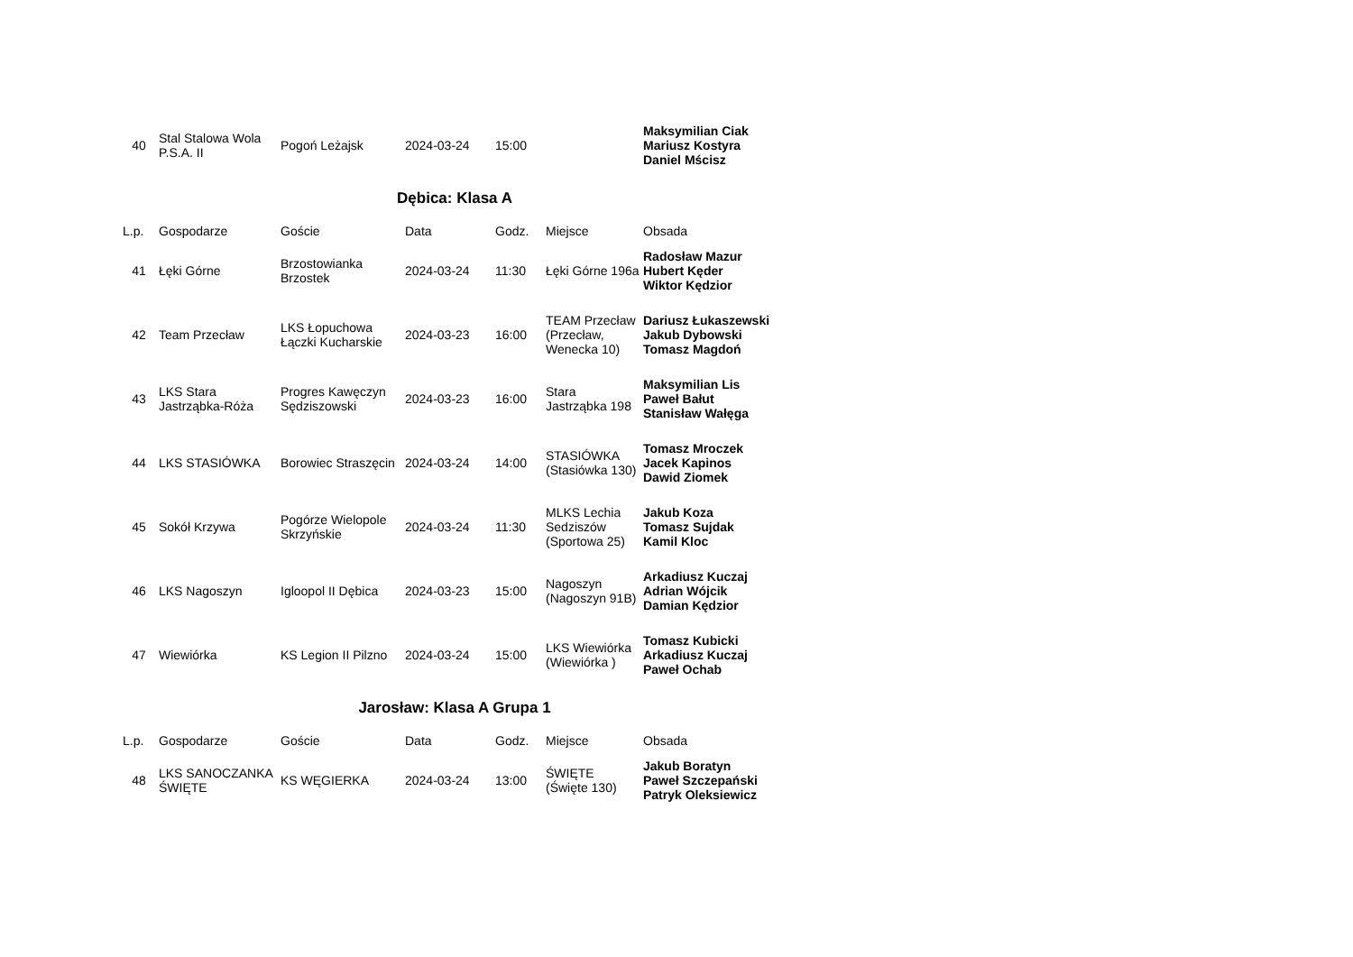| 40 | Stal Stalowa Wola P.S.A. II | Pogoń Leżajsk | 2024-03-24 | 15:00 | | Maksymilian Ciak Mariusz Kostyra Daniel Mścisz |
Dębica: Klasa A
| L.p. | Gospodarze | Goście | Data | Godz. | Miejsce | Obsada |
| --- | --- | --- | --- | --- | --- | --- |
| 41 | Łęki Górne | Brzostowianka Brzostek | 2024-03-24 | 11:30 | Łęki Górne 196a | Radosław Mazur Hubert Kęder Wiktor Kędzior |
| 42 | Team Przecław | LKS Łopuchowa Łączki Kucharskie | 2024-03-23 | 16:00 | TEAM Przecław (Przecław, Wenecka 10) | Dariusz Łukaszewski Jakub Dybowski Tomasz Magdoń |
| 43 | LKS Stara Jastrząbka-Róża | Progres Kawęczyn Sędziszowski | 2024-03-23 | 16:00 | Stara Jastrząbka 198 | Maksymilian Lis Paweł Bałut Stanisław Wałęga |
| 44 | LKS STASIÓWKA | Borowiec Straszęcin | 2024-03-24 | 14:00 | STASIÓWKA (Stasiówka 130) | Tomasz Mroczek Jacek Kapinos Dawid Ziomek |
| 45 | Sokół Krzywa | Pogórze Wielopole Skrzyńskie | 2024-03-24 | 11:30 | MLKS Lechia Sedziszów (Sportowa 25) | Jakub Koza Tomasz Sujdak Kamil Kloc |
| 46 | LKS Nagoszyn | Igloopol II Dębica | 2024-03-23 | 15:00 | Nagoszyn (Nagoszyn 91B) | Arkadiusz Kuczaj Adrian Wójcik Damian Kędzior |
| 47 | Wiewiórka | KS Legion II Pilzno | 2024-03-24 | 15:00 | LKS Wiewiórka (Wiewiórka ) | Tomasz Kubicki Arkadiusz Kuczaj Paweł Ochab |
Jarosław: Klasa A Grupa 1
| L.p. | Gospodarze | Goście | Data | Godz. | Miejsce | Obsada |
| --- | --- | --- | --- | --- | --- | --- |
| 48 | LKS SANOCZANKA ŚWIĘTE | KS WĘGIERKA | 2024-03-24 | 13:00 | ŚWIĘTE (Święte 130) | Jakub Boratyn Paweł Szczepański Patryk Oleksiewicz |